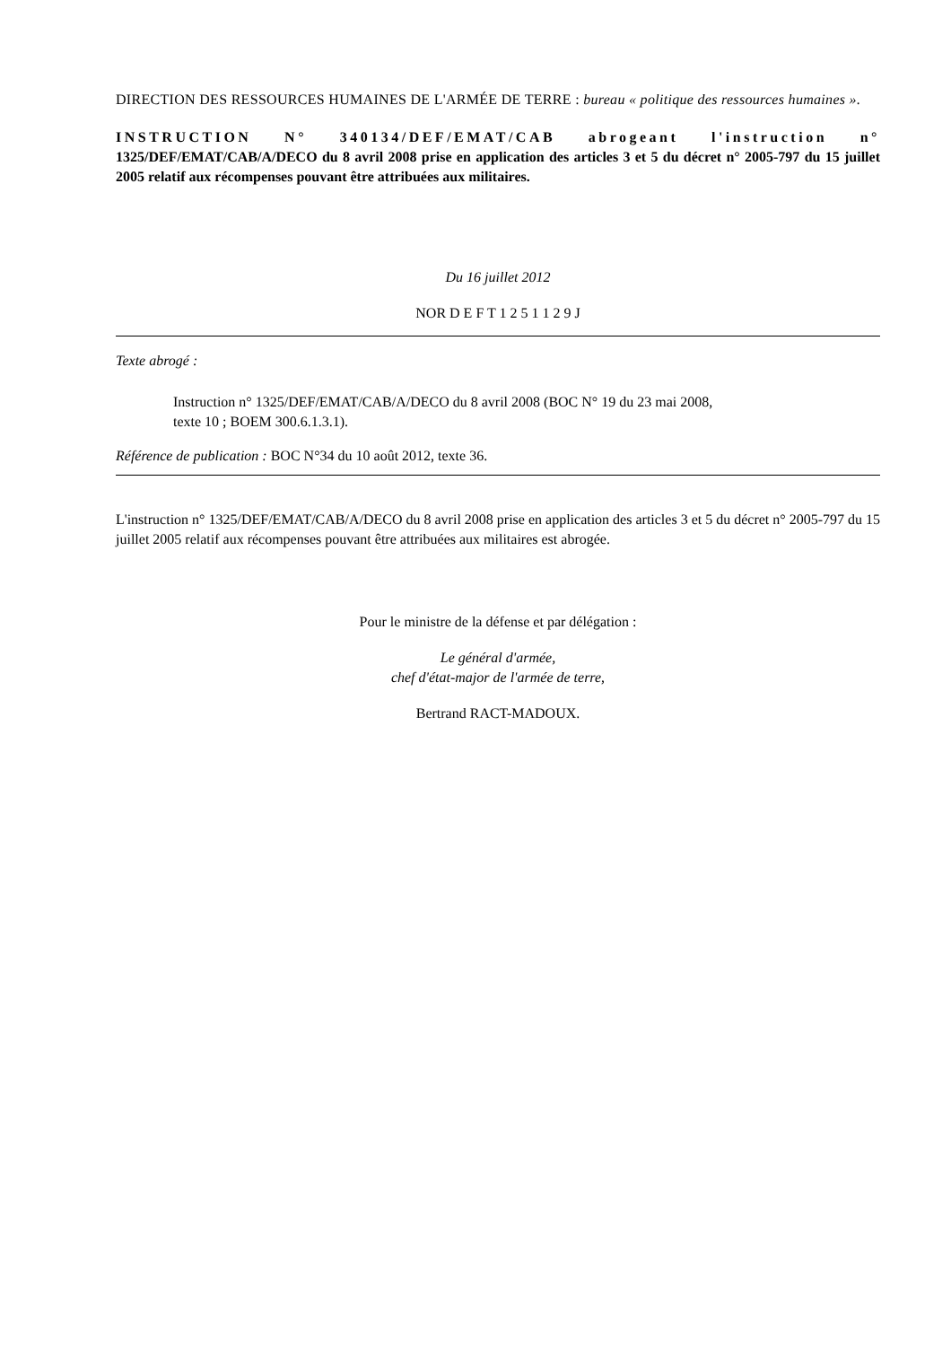DIRECTION DES RESSOURCES HUMAINES DE L'ARMÉE DE TERRE : bureau « politique des ressources humaines ».
INSTRUCTION N° 340134/DEF/EMAT/CAB abrogeant l'instruction n° 1325/DEF/EMAT/CAB/A/DECO du 8 avril 2008 prise en application des articles 3 et 5 du décret n° 2005-797 du 15 juillet 2005 relatif aux récompenses pouvant être attribuées aux militaires.
Du 16 juillet 2012
NOR D E F T 1 2 5 1 1 2 9 J
Texte abrogé :
Instruction n° 1325/DEF/EMAT/CAB/A/DECO du 8 avril 2008 (BOC N° 19 du 23 mai 2008,
texte 10 ; BOEM 300.6.1.3.1).
Référence de publication : BOC N°34 du 10 août 2012, texte 36.
L'instruction n° 1325/DEF/EMAT/CAB/A/DECO du 8 avril 2008 prise en application des articles 3 et 5 du décret n° 2005-797 du 15 juillet 2005 relatif aux récompenses pouvant être attribuées aux militaires est abrogée.
Pour le ministre de la défense et par délégation :
Le général d'armée,
chef d'état-major de l'armée de terre,
Bertrand RACT-MADOUX.